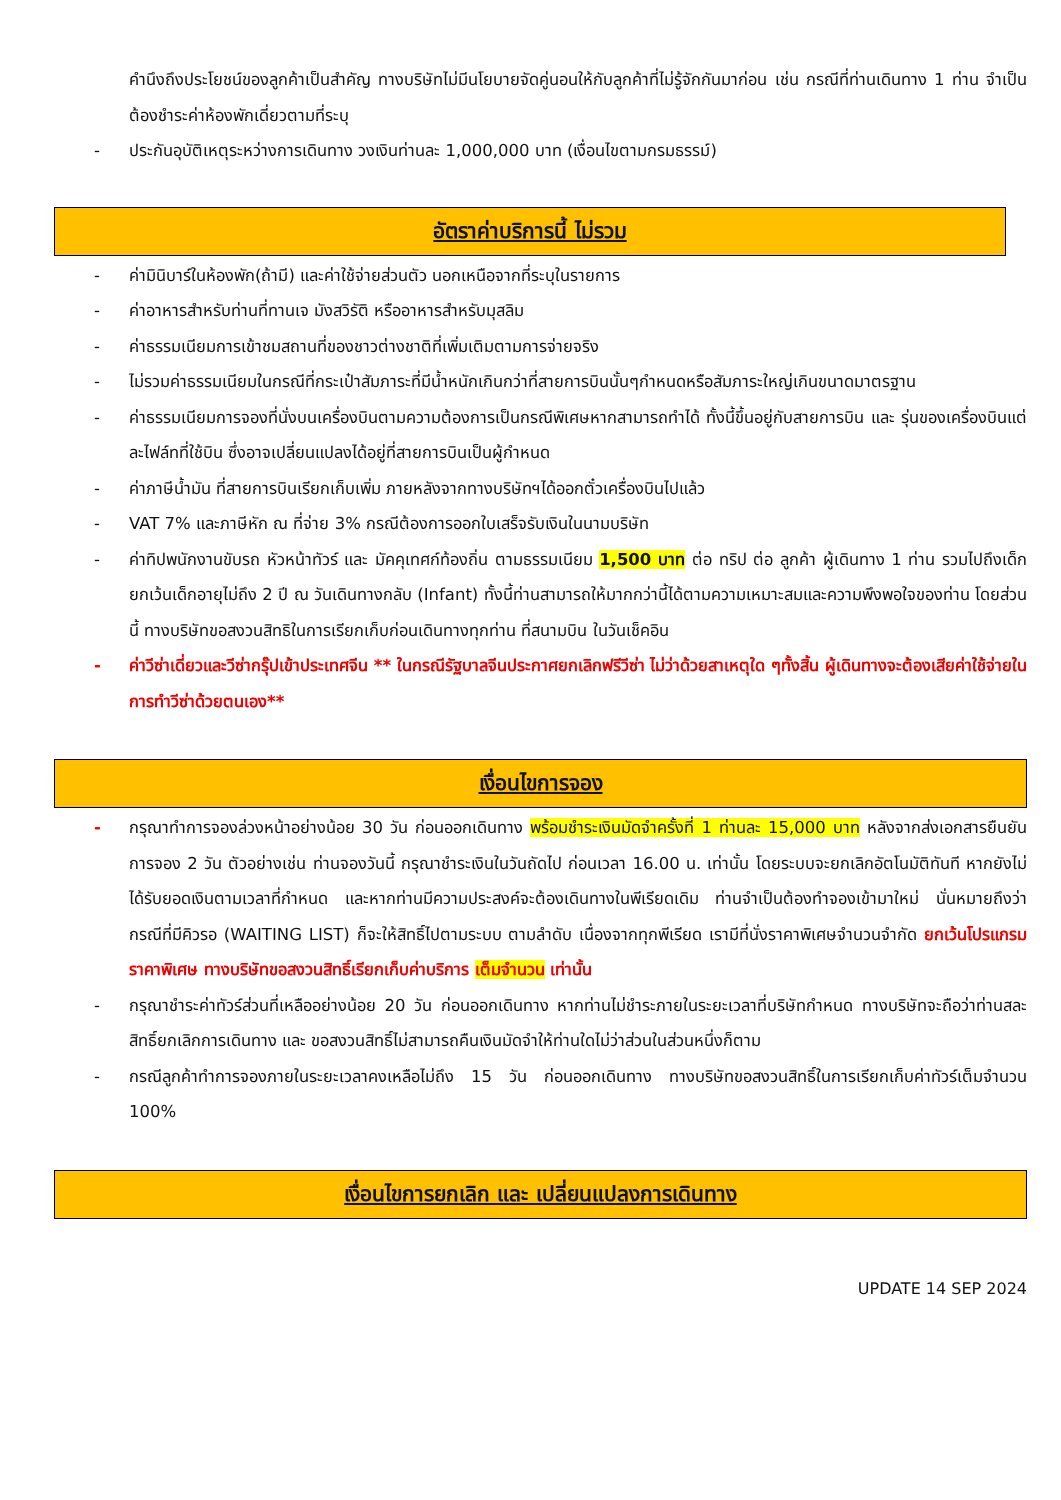คำนึงถึงประโยชน์ของลูกค้าเป็นสำคัญ ทางบริษัทไม่มีนโยบายจัดคู่นอนให้กับลูกค้าที่ไม่รู้จักกันมาก่อน เช่น กรณีที่ท่านเดินทาง 1 ท่าน จำเป็นต้องชำระค่าห้องพักเดี่ยวตามที่ระบุ
- ประกันอุบัติเหตุระหว่างการเดินทาง วงเงินท่านละ 1,000,000 บาท (เงื่อนไขตามกรมธรรม์)
อัตราค่าบริการนี้ ไม่รวม
- ค่ามินิบาร์ในห้องพัก(ถ้ามี) และค่าใช้จ่ายส่วนตัว นอกเหนือจากที่ระบุในรายการ
- ค่าอาหารสำหรับท่านที่ทานเจ มังสวิรัติ หรืออาหารสำหรับมุสลิม
- ค่าธรรมเนียมการเข้าชมสถานที่ของชาวต่างชาติที่เพิ่มเติมตามการจ่ายจริง
- ไม่รวมค่าธรรมเนียมในกรณีที่กระเป๋าสัมภาระที่มีน้ำหนักเกินกว่าที่สายการบินนั้นๆกำหนดหรือสัมภาระใหญ่เกินขนาดมาตรฐาน
- ค่าธรรมเนียมการจองที่นั่งบนเครื่องบินตามความต้องการเป็นกรณีพิเศษหากสามารถทำได้ ทั้งนี้ขึ้นอยู่กับสายการบิน และ รุ่นของเครื่องบินแต่ละไฟล์ทที่ใช้บิน ซึ่งอาจเปลี่ยนแปลงได้อยู่ที่สายการบินเป็นผู้กำหนด
- ค่าภาษีน้ำมัน ที่สายการบินเรียกเก็บเพิ่ม ภายหลังจากทางบริษัทฯได้ออกตั๋วเครื่องบินไปแล้ว
- VAT 7% และภาษีหัก ณ ที่จ่าย 3% กรณีต้องการออกใบเสร็จรับเงินในนามบริษัท
- ค่าทิปพนักงานขับรถ หัวหน้าทัวร์ และ มัคคุเทศก์ท้องถิ่น ตามธรรมเนียม 1,500 บาท ต่อ ทริป ต่อ ลูกค้า ผู้เดินทาง 1 ท่าน รวมไปถึงเด็ก ยกเว้นเด็กอายุไม่ถึง 2 ปี ณ วันเดินทางกลับ (Infant) ทั้งนี้ท่านสามารถให้มากกว่านี้ได้ตามความเหมาะสมและความพึงพอใจของท่าน โดยส่วนนี้ ทางบริษัทขอสงวนสิทธิในการเรียกเก็บก่อนเดินทางทุกท่าน ที่สนามบิน ในวันเช็คอิน
- ค่าวีซ่าเดี่ยวและวีซ่ากรุ๊ปเข้าประเทศจีน ** ในกรณีรัฐบาลจีนประกาศยกเลิกฟรีวีซ่า ไม่ว่าด้วยสาเหตุใด ๆทั้งสิ้น ผู้เดินทางจะต้องเสียค่าใช้จ่ายในการทำวีซ่าด้วยตนเอง**
เงื่อนไขการจอง
- กรุณาทำการจองล่วงหน้าอย่างน้อย 30 วัน ก่อนออกเดินทาง พร้อมชำระเงินมัดจำครั้งที่ 1 ท่านละ 15,000 บาท หลังจากส่งเอกสารยืนยันการจอง 2 วัน ตัวอย่างเช่น ท่านจองวันนี้ กรุณาชำระเงินในวันถัดไป ก่อนเวลา 16.00 น. เท่านั้น โดยระบบจะยกเลิกอัตโนมัติทันที หากยังไม่ได้รับยอดเงินตามเวลาที่กำหนด และหากท่านมีความประสงค์จะต้องเดินทางในพีเรียดเดิม ท่านจำเป็นต้องทำจองเข้ามาใหม่ นั่นหมายถึงว่า กรณีที่มีคิวรอ (WAITING LIST) ก็จะให้สิทธิ์ไปตามระบบ ตามลำดับ เนื่องจากทุกพีเรียด เรามีที่นั่งราคาพิเศษจำนวนจำกัด ยกเว้นโปรแกรมราคาพิเศษ ทางบริษัทขอสงวนสิทธิ์เรียกเก็บค่าบริการ เต็มจำนวน เท่านั้น
- กรุณาชำระค่าทัวร์ส่วนที่เหลืออย่างน้อย 20 วัน ก่อนออกเดินทาง หากท่านไม่ชำระภายในระยะเวลาที่บริษัทกำหนด ทางบริษัทจะถือว่าท่านสละสิทธิ์ยกเลิกการเดินทาง และ ขอสงวนสิทธิ์ไม่สามารถคืนเงินมัดจำให้ท่านใดไม่ว่าส่วนในส่วนหนึ่งก็ตาม
- กรณีลูกค้าทำการจองภายในระยะเวลาคงเหลือไม่ถึง 15 วัน ก่อนออกเดินทาง ทางบริษัทขอสงวนสิทธิ์ในการเรียกเก็บค่าทัวร์เต็มจำนวน 100%
เงื่อนไขการยกเลิก และ เปลี่ยนแปลงการเดินทาง
UPDATE 14 SEP 2024